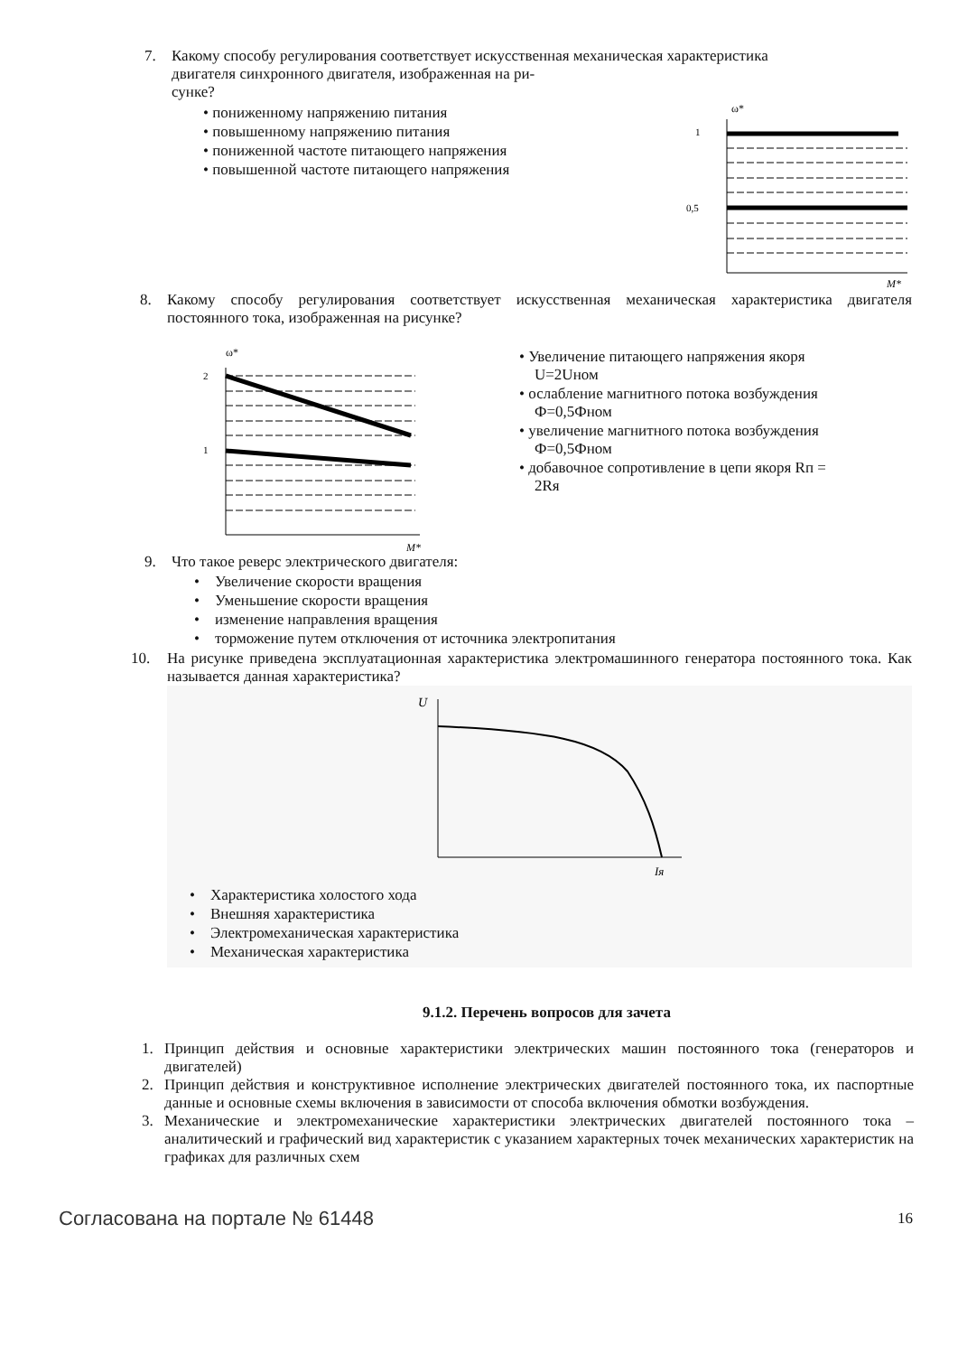7.
Какому способу регулирования соответствует искусственная механическая характеристика
двигателя синхронного двигателя, изображенная на ри-
сунке?
• пониженному напряжению питания
• повышенному напряжению питания
• пониженной частоте питающего напряжения
• повышенной частоте питающего напряжения
ω*
1
0,5
M*
8.
Какому способу регулирования соответствует искусственная механическая характеристика двигателя постоянного тока, изображенная на рисунке?
ω*
2
1
M*
• Увеличение питающего напряжения якоря
U=2Uном
• ослабление магнитного потока возбуждения
Ф=0,5Фном
• увеличение магнитного потока возбуждения
Ф=0,5Фном
• добавочное сопротивление в цепи якоря Rп =
2Rя
9.
Что такое реверс электрического двигателя:
• Увеличение скорости вращения
• Уменьшение скорости вращения
• изменение направления вращения
• торможение путем отключения от источника электропитания
10.
На рисунке приведена эксплуатационная характеристика электромашинного генератора постоянного тока. Как называется данная характеристика?
U
Iя
• Характеристика холостого хода
• Внешняя характеристика
• Электромеханическая характеристика
• Механическая характеристика
9.1.2. Перечень вопросов для зачета
1. Принцип действия и основные характеристики электрических машин постоянного тока (генераторов и двигателей)
2. Принцип действия и конструктивное исполнение электрических двигателей постоянного тока, их паспортные данные и основные схемы включения в зависимости от способа включения обмотки возбуждения.
3. Механические и электромеханические характеристики электрических двигателей постоянного тока – аналитический и графический вид характеристик с указанием характерных точек механических характеристик на графиках для различных схем
Согласована на портале № 61448 16